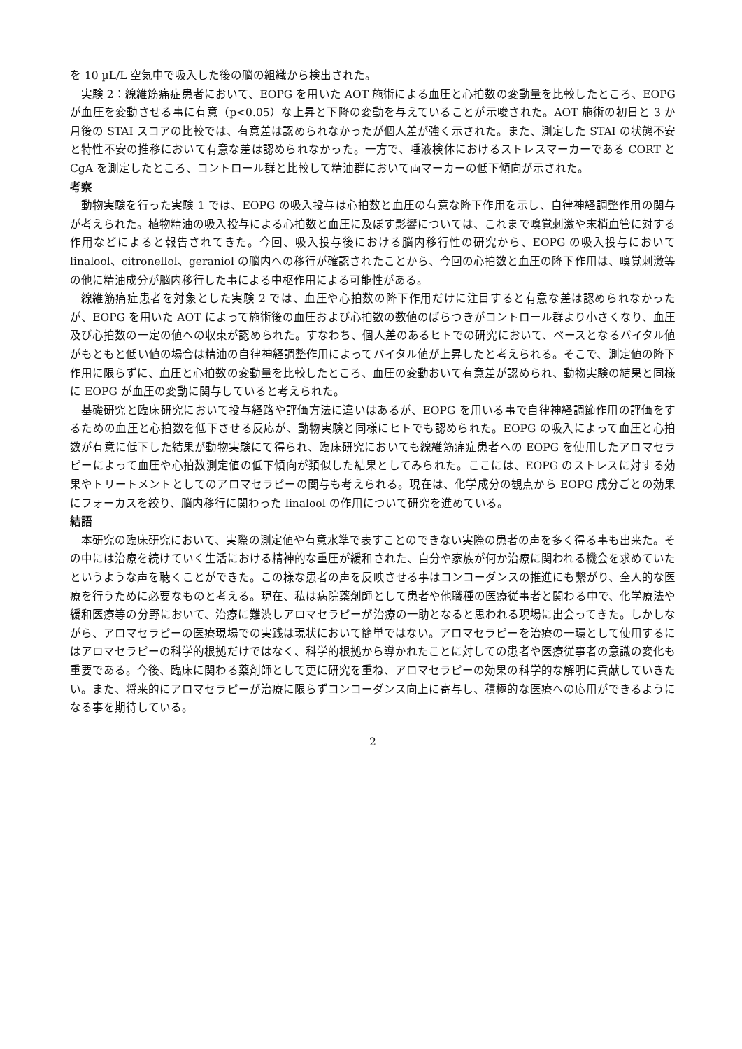を 10 µL/L 空気中で吸入した後の脳の組織から検出された。
実験 2：線維筋痛症患者において、EOPG を用いた AOT 施術による血圧と心拍数の変動量を比較したところ、EOPG が血圧を変動させる事に有意（p<0.05）な上昇と下降の変動を与えていることが示唆された。AOT 施術の初日と 3 か月後の STAI スコアの比較では、有意差は認められなかったが個人差が強く示された。また、測定した STAI の状態不安と特性不安の推移において有意な差は認められなかった。一方で、唾液検体におけるストレスマーカーである CORT と CgA を測定したところ、コントロール群と比較して精油群において両マーカーの低下傾向が示された。
考察
動物実験を行った実験 1 では、EOPG の吸入投与は心拍数と血圧の有意な降下作用を示し、自律神経調整作用の関与が考えられた。植物精油の吸入投与による心拍数と血圧に及ぼす影響については、これまで嗅覚刺激や末梢血管に対する作用などによると報告されてきた。今回、吸入投与後における脳内移行性の研究から、EOPG の吸入投与において linalool、citronellol、geraniol の脳内への移行が確認されたことから、今回の心拍数と血圧の降下作用は、嗅覚刺激等の他に精油成分が脳内移行した事による中枢作用による可能性がある。
線維筋痛症患者を対象とした実験 2 では、血圧や心拍数の降下作用だけに注目すると有意な差は認められなかったが、EOPG を用いた AOT によって施術後の血圧および心拍数の数値のばらつきがコントロール群より小さくなり、血圧及び心拍数の一定の値への収束が認められた。すなわち、個人差のあるヒトでの研究において、ベースとなるバイタル値がもともと低い値の場合は精油の自律神経調整作用によってバイタル値が上昇したと考えられる。そこで、測定値の降下作用に限らずに、血圧と心拍数の変動量を比較したところ、血圧の変動おいて有意差が認められ、動物実験の結果と同様に EOPG が血圧の変動に関与していると考えられた。
基礎研究と臨床研究において投与経路や評価方法に違いはあるが、EOPG を用いる事で自律神経調節作用の評価をするための血圧と心拍数を低下させる反応が、動物実験と同様にヒトでも認められた。EOPG の吸入によって血圧と心拍数が有意に低下した結果が動物実験にて得られ、臨床研究においても線維筋痛症患者への EOPG を使用したアロマセラピーによって血圧や心拍数測定値の低下傾向が類似した結果としてみられた。ここには、EOPG のストレスに対する効果やトリートメントとしてのアロマセラピーの関与も考えられる。現在は、化学成分の観点から EOPG 成分ごとの効果にフォーカスを絞り、脳内移行に関わった linalool の作用について研究を進めている。
結語
本研究の臨床研究において、実際の測定値や有意水準で表すことのできない実際の患者の声を多く得る事も出来た。その中には治療を続けていく生活における精神的な重圧が緩和された、自分や家族が何か治療に関われる機会を求めていたというような声を聴くことができた。この様な患者の声を反映させる事はコンコーダンスの推進にも繋がり、全人的な医療を行うために必要なものと考える。現在、私は病院薬剤師として患者や他職種の医療従事者と関わる中で、化学療法や緩和医療等の分野において、治療に難渋しアロマセラピーが治療の一助となると思われる現場に出会ってきた。しかしながら、アロマセラピーの医療現場での実践は現状において簡単ではない。アロマセラピーを治療の一環として使用するにはアロマセラピーの科学的根拠だけではなく、科学的根拠から導かれたことに対しての患者や医療従事者の意識の変化も重要である。今後、臨床に関わる薬剤師として更に研究を重ね、アロマセラピーの効果の科学的な解明に貢献していきたい。また、将来的にアロマセラピーが治療に限らずコンコーダンス向上に寄与し、積極的な医療への応用ができるようになる事を期待している。
2